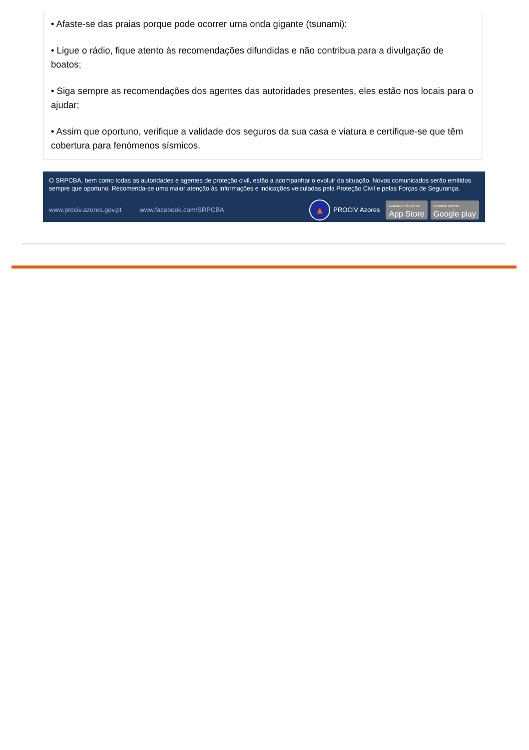• Afaste-se das praias porque pode ocorrer uma onda gigante (tsunami);
• Ligue o rádio, fique atento às recomendações difundidas e não contribua para a divulgação de boatos;
• Siga sempre as recomendações dos agentes das autoridades presentes, eles estão nos locais para o ajudar;
• Assim que oportuno, verifique a validade dos seguros da sua casa e viatura e certifique-se que têm cobertura para fenómenos sísmicos.
O SRPCBA, bem como todas as autoridades e agentes de proteção civil, estão a acompanhar o evoluir da situação. Novos comunicados serão emitidos sempre que oportuno. Recomenda-se uma maior atenção às informações e indicações veiculadas pela Proteção Civil e pelas Forças de Segurança.
www.prociv.azores.gov.pt www.facebook.com/SRPCBA
▲
PROCIV Azores
Available on the iPhone
App Store
ANDROID APP ON
Google play